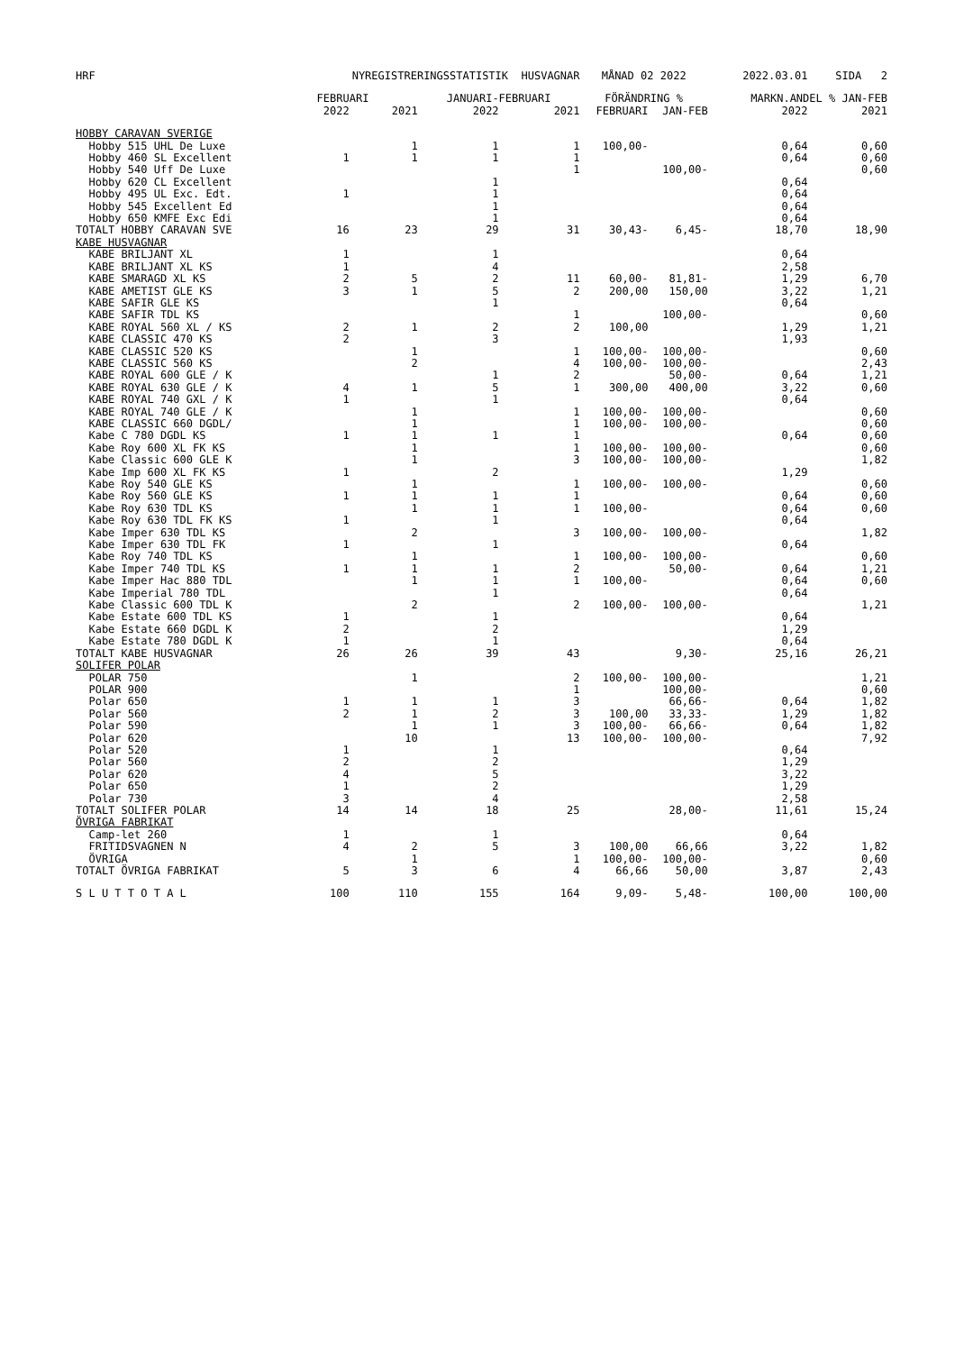| HRF | NYREGISTRERINGSSTATISTIK HUSVAGNAR | | | | MÅNAD 02 2022 | | 2022.03.01 | SIDA 2 |
| | FEBRUARI | | JANUARI-FEBRUARI | | FÖRÄNDRING % | | MARKN.ANDEL % JAN-FEB | |
| | 2022 | 2021 | 2022 | 2021 | FEBRUARI | JAN-FEB | 2022 | 2021 |
| HOBBY CARAVAN SVERIGE | | | | | | | | |
| Hobby 515 UHL De Luxe | | 1 | 1 | 1 | 100,00- | | 0,64 | 0,60 |
| Hobby 460 SL Excellent | 1 | 1 | 1 | 1 | | | 0,64 | 0,60 |
| Hobby 540 Uff De Luxe | | | | 1 | | 100,00- | | 0,60 |
| Hobby 620 CL Excellent | | | 1 | | | | 0,64 | |
| Hobby 495 UL Exc. Edt. | 1 | | 1 | | | | 0,64 | |
| Hobby 545 Excellent Ed | | | 1 | | | | 0,64 | |
| Hobby 650 KMFE Exc Edi | | | 1 | | | | 0,64 | |
| TOTALT HOBBY CARAVAN SVE | 16 | 23 | 29 | 31 | 30,43- | 6,45- | 18,70 | 18,90 |
| KABE HUSVAGNAR | | | | | | | | |
| KABE BRILJANT XL | 1 | | 1 | | | | 0,64 | |
| KABE BRILJANT XL KS | 1 | | 4 | | | | 2,58 | |
| KABE SMARAGD XL KS | 2 | 5 | 2 | 11 | 60,00- | 81,81- | 1,29 | 6,70 |
| KABE AMETIST GLE KS | 3 | 1 | 5 | 2 | 200,00 | 150,00 | 3,22 | 1,21 |
| KABE SAFIR GLE KS | | | 1 | | | | 0,64 | |
| KABE SAFIR TDL KS | | | | 1 | | 100,00- | | 0,60 |
| KABE ROYAL 560 XL / KS | 2 | 1 | 2 | 2 | 100,00 | | 1,29 | 1,21 |
| KABE CLASSIC 470 KS | 2 | | 3 | | | | 1,93 | |
| KABE CLASSIC 520 KS | | 1 | | 1 | 100,00- | 100,00- | | 0,60 |
| KABE CLASSIC 560 KS | | 2 | | 4 | 100,00- | 100,00- | | 2,43 |
| KABE ROYAL 600 GLE / K | | | 1 | 2 | | 50,00- | 0,64 | 1,21 |
| KABE ROYAL 630 GLE / K | 4 | 1 | 5 | 1 | 300,00 | 400,00 | 3,22 | 0,60 |
| KABE ROYAL 740 GXL / K | 1 | | 1 | | | | 0,64 | |
| KABE ROYAL 740 GLE / K | | 1 | | 1 | 100,00- | 100,00- | | 0,60 |
| KABE CLASSIC 660 DGDL/ | | 1 | | 1 | 100,00- | 100,00- | | 0,60 |
| Kabe C 780 DGDL KS | 1 | 1 | 1 | 1 | | | 0,64 | 0,60 |
| Kabe Roy 600 XL FK KS | | 1 | | 1 | 100,00- | 100,00- | | 0,60 |
| Kabe Classic 600 GLE K | | 1 | | 3 | 100,00- | 100,00- | | 1,82 |
| Kabe Imp 600 XL FK KS | 1 | | 2 | | | | 1,29 | |
| Kabe Roy 540 GLE KS | | 1 | | 1 | 100,00- | 100,00- | | 0,60 |
| Kabe Roy 560 GLE KS | 1 | 1 | 1 | 1 | | | 0,64 | 0,60 |
| Kabe Roy 630 TDL KS | | 1 | 1 | 1 | 100,00- | | 0,64 | 0,60 |
| Kabe Roy 630 TDL FK KS | 1 | | 1 | | | | 0,64 | |
| Kabe Imper 630 TDL KS | | 2 | | 3 | 100,00- | 100,00- | | 1,82 |
| Kabe Imper 630 TDL FK | 1 | | 1 | | | | 0,64 | |
| Kabe Roy 740 TDL KS | | 1 | | 1 | 100,00- | 100,00- | | 0,60 |
| Kabe Imper 740 TDL KS | 1 | 1 | 1 | 2 | | 50,00- | 0,64 | 1,21 |
| Kabe Imper Hac 880 TDL | | 1 | 1 | 1 | 100,00- | | 0,64 | 0,60 |
| Kabe Imperial 780 TDL | | | 1 | | | | 0,64 | |
| Kabe Classic 600 TDL K | | 2 | | 2 | 100,00- | 100,00- | | 1,21 |
| Kabe Estate 600 TDL KS | 1 | | 1 | | | | 0,64 | |
| Kabe Estate 660 DGDL K | 2 | | 2 | | | | 1,29 | |
| Kabe Estate 780 DGDL K | 1 | | 1 | | | | 0,64 | |
| TOTALT KABE HUSVAGNAR | 26 | 26 | 39 | 43 | | 9,30- | 25,16 | 26,21 |
| SOLIFER POLAR | | | | | | | | |
| POLAR 750 | | 1 | | 2 | 100,00- | 100,00- | | 1,21 |
| POLAR 900 | | | | 1 | | 100,00- | | 0,60 |
| Polar 650 | 1 | 1 | 1 | 3 | | 66,66- | 0,64 | 1,82 |
| Polar 560 | 2 | 1 | 2 | 3 | 100,00 | 33,33- | 1,29 | 1,82 |
| Polar 590 | | 1 | 1 | 3 | 100,00- | 66,66- | 0,64 | 1,82 |
| Polar 620 | | 10 | | 13 | 100,00- | 100,00- | | 7,92 |
| Polar 520 | 1 | | 1 | | | | 0,64 | |
| Polar 560 | 2 | | 2 | | | | 1,29 | |
| Polar 620 | 4 | | 5 | | | | 3,22 | |
| Polar 650 | 1 | | 2 | | | | 1,29 | |
| Polar 730 | 3 | | 4 | | | | 2,58 | |
| TOTALT SOLIFER POLAR | 14 | 14 | 18 | 25 | | 28,00- | 11,61 | 15,24 |
| ÖVRIGA FABRIKAT | | | | | | | | |
| Camp-let 260 | 1 | | 1 | | | | 0,64 | |
| FRITIDSVAGNEN N | 4 | 2 | 5 | 3 | 100,00 | 66,66 | 3,22 | 1,82 |
| ÖVRIGA | | 1 | | 1 | 100,00- | 100,00- | | 0,60 |
| TOTALT ÖVRIGA FABRIKAT | 5 | 3 | 6 | 4 | 66,66 | 50,00 | 3,87 | 2,43 |
| S L U T T O T A L | 100 | 110 | 155 | 164 | 9,09- | 5,48- | 100,00 | 100,00 |